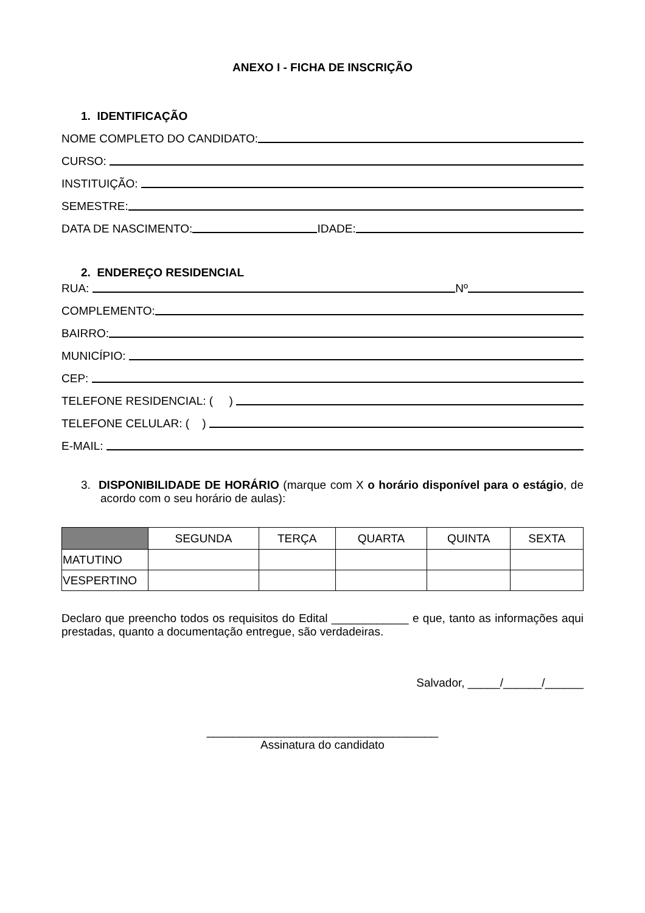ANEXO I - FICHA DE INSCRIÇÃO
1. IDENTIFICAÇÃO
NOME COMPLETO DO CANDIDATO:
CURSO:
INSTITUIÇÃO:
SEMESTRE:
DATA DE NASCIMENTO: IDADE:
2. ENDEREÇO RESIDENCIAL
RUA: Nº
COMPLEMENTO:
BAIRRO:
MUNICÍPIO:
CEP:
TELEFONE RESIDENCIAL: ( )
TELEFONE CELULAR: ( )
E-MAIL:
3. DISPONIBILIDADE DE HORÁRIO (marque com X o horário disponível para o estágio, de acordo com o seu horário de aulas):
| | SEGUNDA | TERÇA | QUARTA | QUINTA | SEXTA |
| --- | --- | --- | --- | --- | --- |
| MATUTINO | | | | | |
| VESPERTINO | | | | | |
Declaro que preencho todos os requisitos do Edital ____________ e que, tanto as informações aqui prestadas, quanto a documentação entregue, são verdadeiras.
Salvador, _____/______/______
____________________________________
Assinatura do candidato